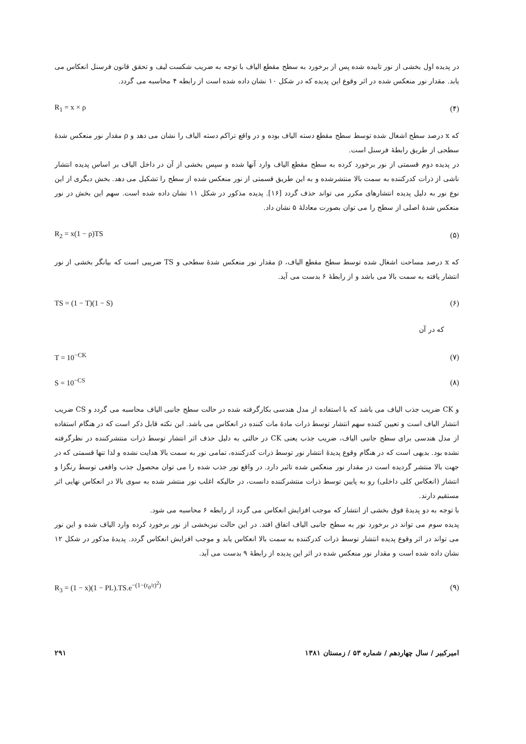در پدیده اول بخشی از نور تابیده شده پس از برخورد به سطح مقطع الیاف با توجه به ضریب شکست لیف و تحقق قانون فرسنل انعکاس می یابد. مقدار نور منعکس شده در اثر وقوع این پدیده که در شکل ۱۰ نشان داده شده است از رابطه ۴ محاسبه می گردد.
R<sub>1</sub> = x × ρ (۴)
که x درصد سطح اشغال شده توسط سطح مقطع دسته الیاف بوده و در واقع تراکم دسته الیاف را نشان می دهد و ρ مقدار نور منعکس شدهٔ سطحی از طریق رابطهٔ فرسنل است.
در پدیده دوم قسمتی از نور برخورد کرده به سطح مقطع الیاف وارد آنها شده و سپس بخشی از آن در داخل الیاف بر اساس پدیده انتشار ناشی از ذرات کدرکننده به سمت بالا منتشرشده و به این طریق قسمتی از نور منعکس شده از سطح را تشکیل می دهد. بخش دیگری از این نوع نور به دلیل پدیده انتشارهای مکرر می تواند حذف گردد [۱۶]. پدیده مذکور در شکل ۱۱ نشان داده شده است. سهم این بخش در نور منعکس شدهٔ اصلی از سطح را می توان بصورت معادلهٔ ۵ نشان داد.
R<sub>2</sub> = x(1 − ρ)TS (۵)
که x درصد مساحت اشغال شده توسط سطح مقطع الیاف، ρ مقدار نور منعکس شدهٔ سطحی و TS ضریبی است که بیانگر بخشی از نور انتشار یافته به سمت بالا می باشد و از رابطهٔ ۶ بدست می آید.
TS = (1 − T)(1 − S) (۶)
که در آن
T = 10<sup>−CK</sup> (۷)
S = 10<sup>−CS</sup> (۸)
و CK ضریب جذب الیاف می باشد که با استفاده از مدل هندسی بکارگرفته شده در حالت سطح جانبی الیاف محاسبه می گردد و CS ضریب انتشار الیاف است و تعیین کننده سهم انتشار توسط ذرات مادهٔ مات کننده در انعکاس می باشد. این نکته قابل ذکر است که در هنگام استفاده از مدل هندسی برای سطح جانبی الیاف، ضریب جذب یعنی CK در حالتی به دلیل حذف اثر انتشار توسط ذرات منتشرکننده در نظرگرفته نشده بود. بدیهی است که در هنگام وقوع پدیدهٔ انتشار نور توسط ذرات کدرکننده، تمامی نور به سمت بالا هدایت نشده و لذا تنها قسمتی که در جهت بالا منتشر گردیده است در مقدار نور منعکس شده تاثیر دارد. در واقع نور جذب شده را می توان محصول جذب واقعی توسط رنگزا و انتشار (انعکاس کلی داخلی) رو به پایین توسط ذرات منتشرکننده دانست، در حالیکه اغلب نور منتشر شده به سوی بالا در انعکاس نهایی اثر مستقیم دارند.
با توجه به دو پدیدهٔ فوق بخشی از انتشار که موجب افزایش انعکاس می گردد از رابطه ۶ محاسبه می شود.
پدیده سوم می تواند در برخورد نور به سطح جانبی الیاف اتفاق افتد. در این حالت نیزبخشی از نور برخورد کرده وارد الیاف شده و این نور می تواند در اثر وقوع پدیده انتشار توسط ذرات کدرکننده به سمت بالا انعکاس یابد و موجب افزایش انعکاس گردد. پدیدهٔ مذکور در شکل ۱۲ نشان داده شده است و مقدار نور منعکس شده در اثر این پدیده از رابطهٔ ۹ بدست می آید.
R<sub>3</sub> = (1 − x)(1 − PL).TS.e<sup>−(1−(r<sub>0</sub>/r)<sup>2</sup>)</sup> (۹)
۲۹۱ امیرکبیر / سال چهاردهم / شماره ۵۳ / زمستان ۱۳۸۱